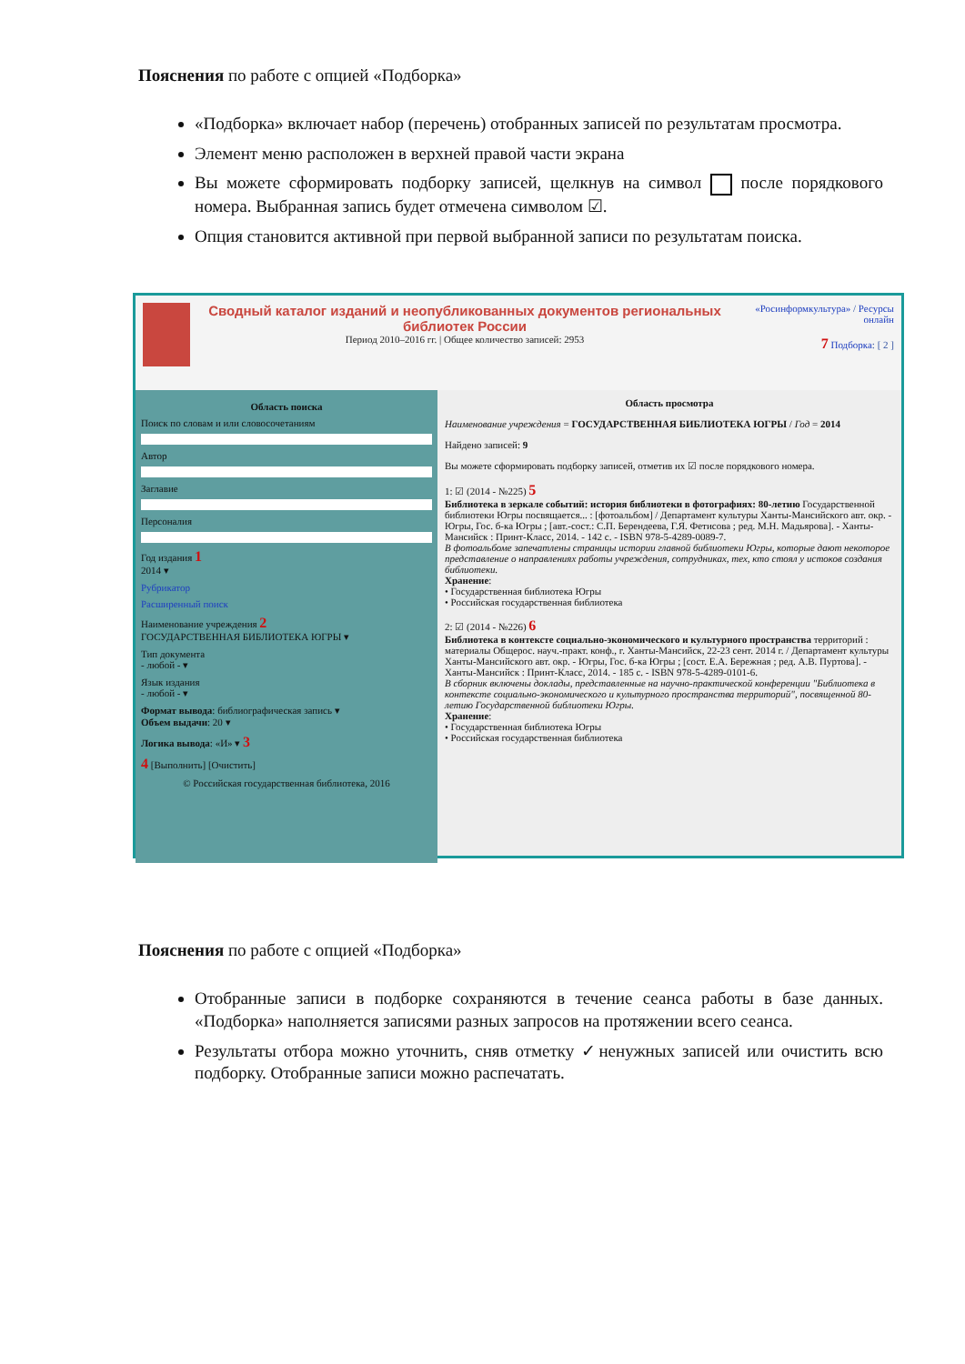Пояснения по работе с опцией «Подборка»
«Подборка» включает набор (перечень) отобранных записей по результатам просмотра.
Элемент меню расположен в верхней правой части экрана
Вы можете сформировать подборку записей, щелкнув на символ после порядкового номера. Выбранная запись будет отмечена символом ☑.
Опция становится активной при первой выбранной записи по результатам поиска.
Сводный каталог изданий и неопубликованных документов региональных библиотек России
Период 2010–2016 гг. | Общее количество записей: 2953
«Росинформкультура» / Ресурсы онлайн
7 Подборка: [ 2 ]
Область поиска
Поиск по словам и или словосочетаниям
Автор
Заглавие
Персоналия
Год издания 1
2014 ▾
Рубрикатор
Расширенный поиск
Наименование учреждения 2
ГОСУДАРСТВЕННАЯ БИБЛИОТЕКА ЮГРЫ ▾
Тип документа
- любой - ▾
Язык издания
- любой - ▾
Формат вывода: библиографическая запись ▾
Объем выдачи: 20 ▾
Логика вывода: «И» ▾ 3
4 [Выполнить] [Очистить]
© Российская государственная библиотека, 2016
Область просмотра
Наименование учреждения = ГОСУДАРСТВЕННАЯ БИБЛИОТЕКА ЮГРЫ / Год = 2014
Найдено записей: 9
Вы можете сформировать подборку записей, отметив их ☑ после порядкового номера.
1: ☑ (2014 - №225) 5
Библиотека в зеркале событий: история библиотеки в фотографиях: 80-летию Государственной библиотеки Югры посвящается... : [фотоальбом] / Департамент культуры Ханты-Мансийского авт. окр. - Югры, Гос. б-ка Югры ; [авт.-сост.: С.П. Берендеева, Г.Я. Фетисова ; ред. М.Н. Мадьярова]. - Ханты-Мансийск : Принт-Класс, 2014. - 142 с. - ISBN 978-5-4289-0089-7.
В фотоальбоме запечатлены страницы истории главной библиотеки Югры, которые дают некоторое представление о направлениях работы учреждения, сотрудниках, тех, кто стоял у истоков создания библиотеки.
Хранение:
• Государственная библиотека Югры
• Российская государственная библиотека
2: ☑ (2014 - №226) 6
Библиотека в контексте социально-экономического и культурного пространства территорий : материалы Общерос. науч.-практ. конф., г. Ханты-Мансийск, 22-23 сент. 2014 г. / Департамент культуры Ханты-Мансийского авт. окр. - Югры, Гос. б-ка Югры ; [сост. Е.А. Бережная ; ред. А.В. Пуртова]. - Ханты-Мансийск : Принт-Класс, 2014. - 185 с. - ISBN 978-5-4289-0101-6.
В сборник включены доклады, представленные на научно-практической конференции "Библиотека в контексте социально-экономического и культурного пространства территорий", посвященной 80-летию Государственной библиотеки Югры.
Хранение:
• Государственная библиотека Югры
• Российская государственная библиотека
Пояснения по работе с опцией «Подборка»
Отобранные записи в подборке сохраняются в течение сеанса работы в базе данных. «Подборка» наполняется записями разных запросов на протяжении всего сеанса.
Результаты отбора можно уточнить, сняв отметку ✓ненужных записей или очистить всю подборку. Отобранные записи можно распечатать.